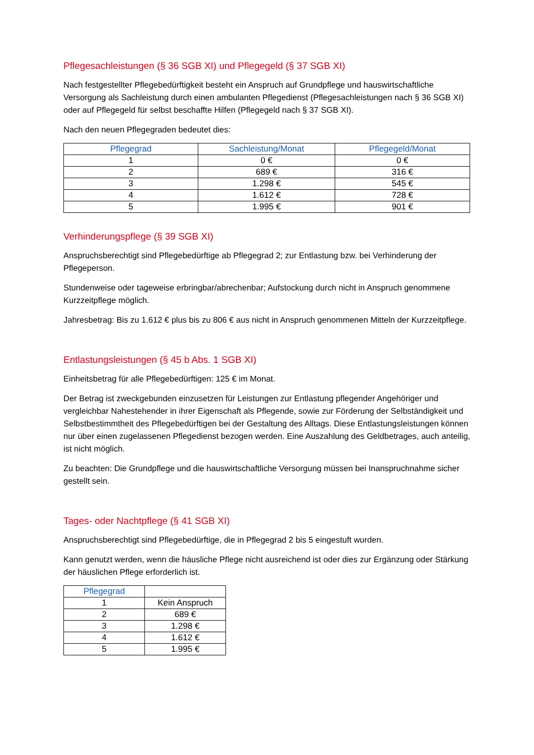Pflegesachleistungen (§ 36 SGB XI) und Pflegegeld (§ 37 SGB XI)
Nach festgestellter Pflegebedürftigkeit besteht ein Anspruch auf Grundpflege und hauswirtschaftliche Versorgung als Sachleistung durch einen ambulanten Pflegedienst (Pflegesachleistungen nach § 36 SGB XI) oder auf Pflegegeld für selbst beschaffte Hilfen (Pflegegeld nach § 37 SGB XI).
Nach den neuen Pflegegraden bedeutet dies:
| Pflegegrad | Sachleistung/Monat | Pflegegeld/Monat |
| --- | --- | --- |
| 1 | 0 € | 0 € |
| 2 | 689 € | 316 € |
| 3 | 1.298 € | 545 € |
| 4 | 1.612 € | 728 € |
| 5 | 1.995 € | 901 € |
Verhinderungspflege (§ 39 SGB XI)
Anspruchsberechtigt sind Pflegebedürftige ab Pflegegrad 2; zur Entlastung bzw. bei Verhinderung der Pflegeperson.
Stundenweise oder tageweise erbringbar/abrechenbar; Aufstockung durch nicht in Anspruch genommene Kurzzeitpflege möglich.
Jahresbetrag: Bis zu 1.612 € plus bis zu 806 € aus nicht in Anspruch genommenen Mitteln der Kurzzeitpflege.
Entlastungsleistungen (§ 45 b Abs. 1 SGB XI)
Einheitsbetrag für alle Pflegebedürftigen: 125 € im Monat.
Der Betrag ist zweckgebunden einzusetzen für Leistungen zur Entlastung pflegender Angehöriger und vergleichbar Nahestehender in ihrer Eigenschaft als Pflegende, sowie zur Förderung der Selbständigkeit und Selbstbestimmtheit des Pflegebedürftigen bei der Gestaltung des Alltags. Diese Entlastungsleistungen können nur über einen zugelassenen Pflegedienst bezogen werden. Eine Auszahlung des Geldbetrages, auch anteilig, ist nicht möglich.
Zu beachten: Die Grundpflege und die hauswirtschaftliche Versorgung müssen bei Inanspruchnahme sicher gestellt sein.
Tages- oder Nachtpflege (§ 41 SGB XI)
Anspruchsberechtigt sind Pflegebedürftige, die in Pflegegrad 2 bis 5 eingestuft wurden.
Kann genutzt werden, wenn die häusliche Pflege nicht ausreichend ist oder dies zur Ergänzung oder Stärkung der häuslichen Pflege erforderlich ist.
| Pflegegrad | |
| --- | --- |
| 1 | Kein Anspruch |
| 2 | 689 € |
| 3 | 1.298 € |
| 4 | 1.612 € |
| 5 | 1.995 € |